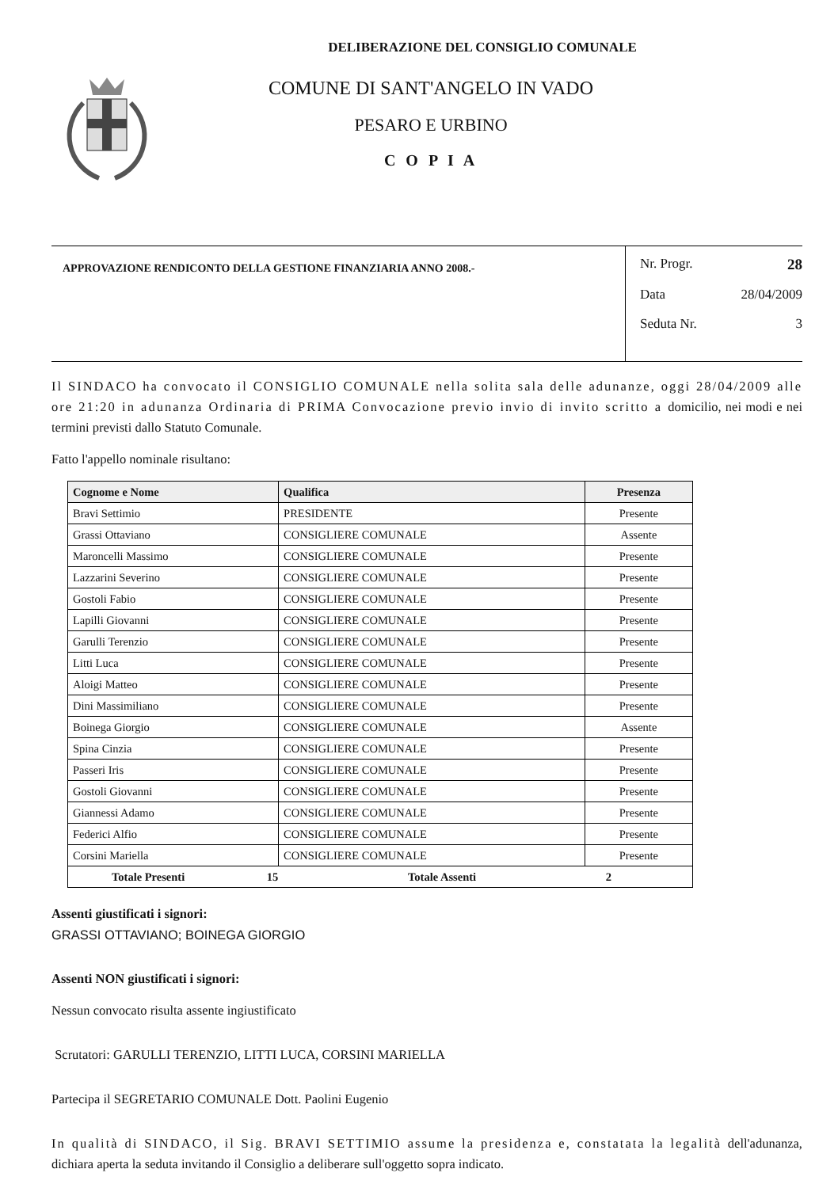DELIBERAZIONE DEL CONSIGLIO COMUNALE
COMUNE DI SANT'ANGELO IN VADO
PESARO E URBINO
C O P I A
APPROVAZIONE RENDICONTO DELLA GESTIONE FINANZIARIA ANNO 2008.-
Nr. Progr. 28
Data 28/04/2009
Seduta Nr. 3
Il SINDACO ha convocato il CONSIGLIO COMUNALE nella solita sala delle adunanze, oggi 28/04/2009 alle ore 21:20 in adunanza Ordinaria di PRIMA Convocazione previo invio di invito scritto a domicilio, nei modi e nei termini previsti dallo Statuto Comunale.
Fatto l'appello nominale risultano:
| Cognome e Nome | Qualifica | Presenza |
| --- | --- | --- |
| Bravi Settimio | PRESIDENTE | Presente |
| Grassi Ottaviano | CONSIGLIERE COMUNALE | Assente |
| Maroncelli Massimo | CONSIGLIERE COMUNALE | Presente |
| Lazzarini Severino | CONSIGLIERE COMUNALE | Presente |
| Gostoli Fabio | CONSIGLIERE COMUNALE | Presente |
| Lapilli Giovanni | CONSIGLIERE COMUNALE | Presente |
| Garulli Terenzio | CONSIGLIERE COMUNALE | Presente |
| Litti Luca | CONSIGLIERE COMUNALE | Presente |
| Aloigi Matteo | CONSIGLIERE COMUNALE | Presente |
| Dini Massimiliano | CONSIGLIERE COMUNALE | Presente |
| Boinega Giorgio | CONSIGLIERE COMUNALE | Assente |
| Spina Cinzia | CONSIGLIERE COMUNALE | Presente |
| Passeri Iris | CONSIGLIERE COMUNALE | Presente |
| Gostoli Giovanni | CONSIGLIERE COMUNALE | Presente |
| Giannessi Adamo | CONSIGLIERE COMUNALE | Presente |
| Federici Alfio | CONSIGLIERE COMUNALE | Presente |
| Corsini Mariella | CONSIGLIERE COMUNALE | Presente |
| Totale Presenti 15 Totale Assenti 2 | | |
Assenti giustificati i signori:
GRASSI OTTAVIANO; BOINEGA GIORGIO
Assenti NON giustificati i signori:
Nessun convocato risulta assente ingiustificato
Scrutatori: GARULLI TERENZIO, LITTI LUCA, CORSINI MARIELLA
Partecipa il SEGRETARIO COMUNALE Dott. Paolini Eugenio
In qualità di SINDACO, il Sig. BRAVI SETTIMIO assume la presidenza e, constatata la legalità dell'adunanza, dichiara aperta la seduta invitando il Consiglio a deliberare sull'oggetto sopra indicato.